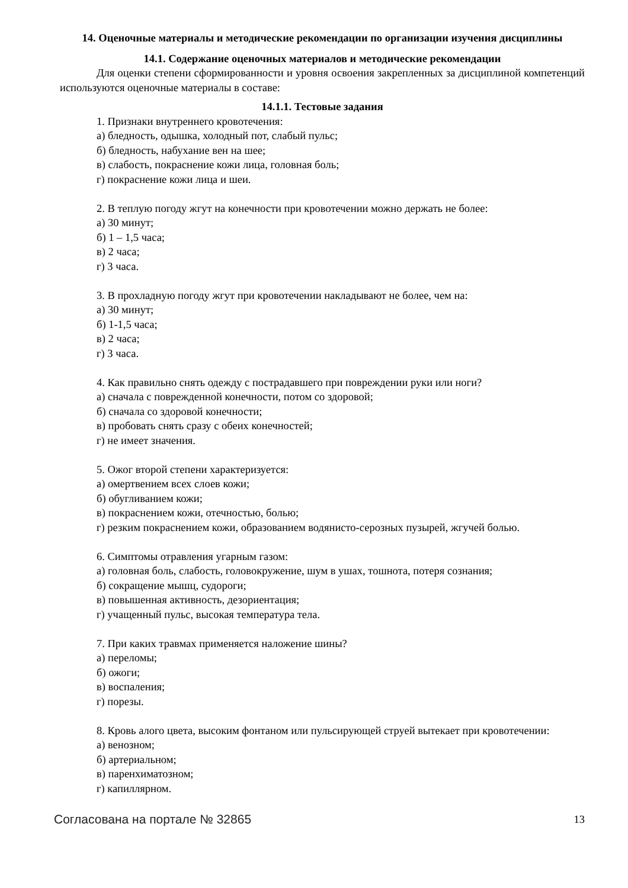14. Оценочные материалы и методические рекомендации по организации изучения дисциплины
14.1. Содержание оценочных материалов и методические рекомендации
Для оценки степени сформированности и уровня освоения закрепленных за дисциплиной компетенций используются оценочные материалы в составе:
14.1.1. Тестовые задания
1. Признаки внутреннего кровотечения:
а) бледность, одышка, холодный пот, слабый пульс;
б) бледность, набухание вен на шее;
в) слабость, покраснение кожи лица, головная боль;
г) покраснение кожи лица и шеи.
2. В теплую погоду жгут на конечности при кровотечении можно держать не более:
а) 30 минут;
б) 1 – 1,5 часа;
в) 2 часа;
г) 3 часа.
3. В прохладную погоду жгут при кровотечении накладывают не более, чем на:
а) 30 минут;
б) 1-1,5 часа;
в) 2 часа;
г) 3 часа.
4. Как правильно снять одежду с пострадавшего при повреждении руки или ноги?
а) сначала с поврежденной конечности, потом со здоровой;
б) сначала со здоровой конечности;
в) пробовать снять сразу с обеих конечностей;
г) не имеет значения.
5. Ожог второй степени характеризуется:
а) омертвением всех слоев кожи;
б) обугливанием кожи;
в) покраснением кожи, отечностью, болью;
г) резким покраснением кожи, образованием водянисто-серозных пузырей, жгучей болью.
6. Симптомы отравления угарным газом:
а) головная боль, слабость, головокружение, шум в ушах, тошнота, потеря сознания;
б) сокращение мышц, судороги;
в) повышенная активность, дезориентация;
г) учащенный пульс, высокая температура тела.
7. При каких травмах применяется наложение шины?
а) переломы;
б) ожоги;
в) воспаления;
г) порезы.
8. Кровь алого цвета, высоким фонтаном или пульсирующей струей вытекает при кровотечении:
а) венозном;
б) артериальном;
в) паренхиматозном;
г) капиллярном.
Согласована на портале № 32865 13